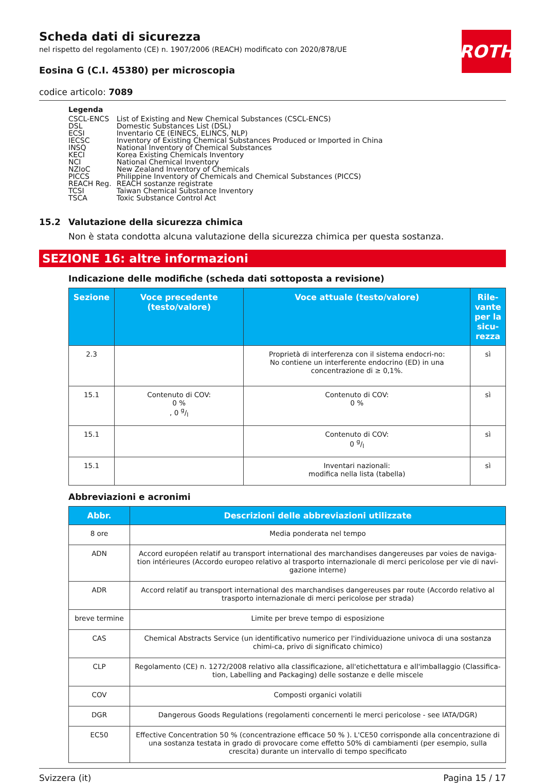ROTH
Scheda dati di sicurezza
nel rispetto del regolamento (CE) n. 1907/2006 (REACH) modificato con 2020/878/UE
Eosina G (C.I. 45380) per microscopia
codice articolo: 7089
Legenda
| CSCL-ENCS | List of Existing and New Chemical Substances (CSCL-ENCS) |
| DSL | Domestic Substances List (DSL) |
| ECSI | Inventario CE (EINECS, ELINCS, NLP) |
| IECSC | Inventory of Existing Chemical Substances Produced or Imported in China |
| INSQ | National Inventory of Chemical Substances |
| KECI | Korea Existing Chemicals Inventory |
| NCI | National Chemical Inventory |
| NZIoC | New Zealand Inventory of Chemicals |
| PICCS | Philippine Inventory of Chemicals and Chemical Substances (PICCS) |
| REACH Reg. | REACH sostanze registrate |
| TCSI | Taiwan Chemical Substance Inventory |
| TSCA | Toxic Substance Control Act |
15.2 Valutazione della sicurezza chimica
Non è stata condotta alcuna valutazione della sicurezza chimica per questa sostanza.
SEZIONE 16: altre informazioni
Indicazione delle modifiche (scheda dati sottoposta a revisione)
| Sezione | Voce precedente (testo/valore) | Voce attuale (testo/valore) | Rile-vante per la sicu-rezza |
| --- | --- | --- | --- |
| 2.3 | | Proprietà di interferenza con il sistema endocri-no: No contiene un interferente endocrino (ED) in una concentrazione di ≥ 0,1%. | sì |
| 15.1 | Contenuto di COV: 0 % , 0 g/l | Contenuto di COV: 0 % | sì |
| 15.1 | | Contenuto di COV: 0 g/l | sì |
| 15.1 | | Inventari nazionali: modifica nella lista (tabella) | sì |
Abbreviazioni e acronimi
| Abbr. | Descrizioni delle abbreviazioni utilizzate |
| --- | --- |
| 8 ore | Media ponderata nel tempo |
| ADN | Accord européen relatif au transport international des marchandises dangereuses par voies de naviga-tion intérieures (Accordo europeo relativo al trasporto internazionale di merci pericolose per vie di navi-gazione interne) |
| ADR | Accord relatif au transport international des marchandises dangereuses par route (Accordo relativo al trasporto internazionale di merci pericolose per strada) |
| breve termine | Limite per breve tempo di esposizione |
| CAS | Chemical Abstracts Service (un identificativo numerico per l'individuazione univoca di una sostanza chimi-ca, privo di significato chimico) |
| CLP | Regolamento (CE) n. 1272/2008 relativo alla classificazione, all'etichettatura e all'imballaggio (Classifica-tion, Labelling and Packaging) delle sostanze e delle miscele |
| COV | Composti organici volatili |
| DGR | Dangerous Goods Regulations (regolamenti concernenti le merci pericolose - see IATA/DGR) |
| EC50 | Effective Concentration 50 % (concentrazione efficace 50 % ). L'CE50 corrisponde alla concentrazione di una sostanza testata in grado di provocare come effetto 50% di cambiamenti (per esempio, sulla crescita) durante un intervallo di tempo specificato |
Svizzera (it) Pagina 15 / 17